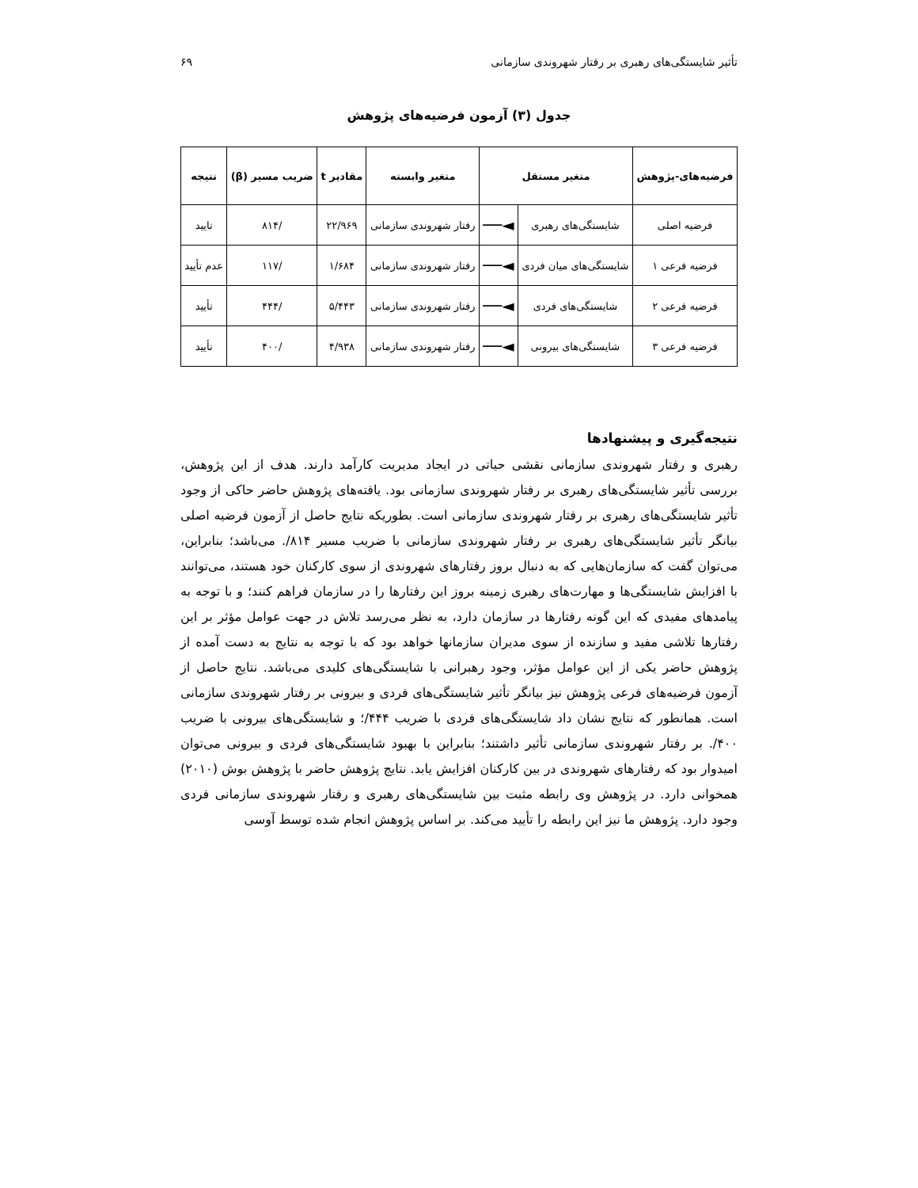تأثیر شایستگی‌های رهبری بر رفتار شهروندی سازمانی ۶۹
جدول (۳) آزمون فرضیه‌های پژوهش
| فرضیه‌های-پژوهش | متغیر مستقل | | متغیر وابسته | مقادیر t | ضریب مسیر (β) | نتیجه |
| --- | --- | --- | --- | --- | --- | --- |
| فرضیه اصلی | شایستگی‌های رهبری | ◄── | رفتار شهروندی سازمانی | ۲۲/۹۶۹ | /۸۱۴ | تایید |
| فرضیه فرعی ۱ | شایستگی‌های میان فردی | ◄── | رفتار شهروندی سازمانی | ۱/۶۸۴ | /۱۱۷ | عدم تأیید |
| فرضیه فرعی ۲ | شایستگی‌های فردی | ◄── | رفتار شهروندی سازمانی | ۵/۴۴۳ | /۴۴۴ | تأیید |
| فرضیه فرعی ۳ | شایستگی‌های بیرونی | ◄── | رفتار شهروندی سازمانی | ۴/۹۳۸ | /۴۰۰ | تأیید |
نتیجه‌گیری و پیشنهادها
رهبری و رفتار شهروندی سازمانی نقشی حیاتی در ایجاد مدیریت کارآمد دارند. هدف از این پژوهش، بررسی تأثیر شایستگی‌های رهبری بر رفتار شهروندی سازمانی بود. یافته‌های پژوهش حاضر حاکی از وجود تأثیر شایستگی‌های رهبری بر رفتار شهروندی سازمانی است. بطوریکه نتایج حاصل از آزمون فرضیه اصلی بیانگر تأثیر شایستگی‌های رهبری بر رفتار شهروندی سازمانی با ضریب مسیر ۸۱۴/. می‌باشد؛ بنابراین، می‌توان گفت که سازمان‌هایی که به دنبال بروز رفتارهای شهروندی از سوی کارکنان خود هستند، می‌توانند با افزایش شایستگی‌ها و مهارت‌های رهبری زمینه بروز این رفتارها را در سازمان فراهم کنند؛ و با توجه به پیامدهای مفیدی که این گونه رفتارها در سازمان دارد، به نظر می‌رسد تلاش در جهت عوامل مؤثر بر این رفتارها تلاشی مفید و سازنده از سوی مدیران سازمانها خواهد بود که با توجه به نتایج به دست آمده از پژوهش حاضر یکی از این عوامل مؤثر، وجود رهبرانی با شایستگی‌های کلیدی می‌باشد. نتایج حاصل از آزمون فرضیه‌های فرعی پژوهش نیز بیانگر تأثیر شایستگی‌های فردی و بیرونی بر رفتار شهروندی سازمانی است. همانطور که نتایج نشان داد شایستگی‌های فردی با ضریب ۴۴۴/؛ و شایستگی‌های بیرونی با ضریب ۴۰۰/. بر رفتار شهروندی سازمانی تأثیر داشتند؛ بنابراین با بهبود شایستگی‌های فردی و بیرونی می‌توان امیدوار بود که رفتارهای شهروندی در بین کارکنان افزایش یابد. نتایج پژوهش حاضر با پژوهش بوش (۲۰۱۰) همخوانی دارد. در پژوهش وی رابطه مثبت بین شایستگی‌های رهبری و رفتار شهروندی سازمانی فردی وجود دارد. پژوهش ما نیز این رابطه را تأیید می‌کند. بر اساس پژوهش انجام شده توسط آوسی